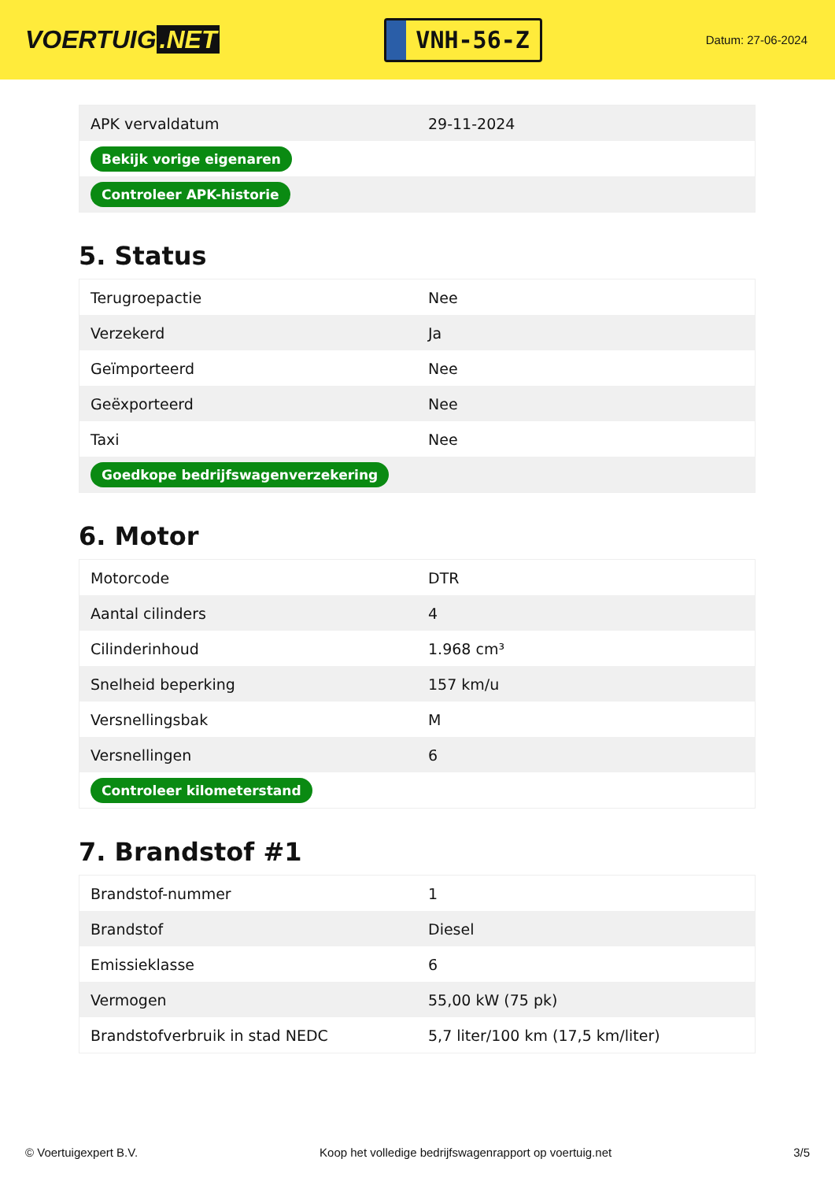VOERTUIG.NET
VNH-56-Z
Datum: 27-06-2024
| APK vervaldatum | 29-11-2024 |
| Bekijk vorige eigenaren | |
| Controleer APK-historie | |
5. Status
| Terugroepactie | Nee |
| Verzekerd | Ja |
| Geïmporteerd | Nee |
| Geëxporteerd | Nee |
| Taxi | Nee |
| Goedkope bedrijfswagenverzekering | |
6. Motor
| Motorcode | DTR |
| Aantal cilinders | 4 |
| Cilinderinhoud | 1.968 cm³ |
| Snelheid beperking | 157 km/u |
| Versnellingsbak | M |
| Versnellingen | 6 |
| Controleer kilometerstand | |
7. Brandstof #1
| Brandstof-nummer | 1 |
| Brandstof | Diesel |
| Emissieklasse | 6 |
| Vermogen | 55,00 kW (75 pk) |
| Brandstofverbruik in stad NEDC | 5,7 liter/100 km (17,5 km/liter) |
© Voertuigexpert B.V. Koop het volledige bedrijfswagenrapport op voertuig.net 3/5